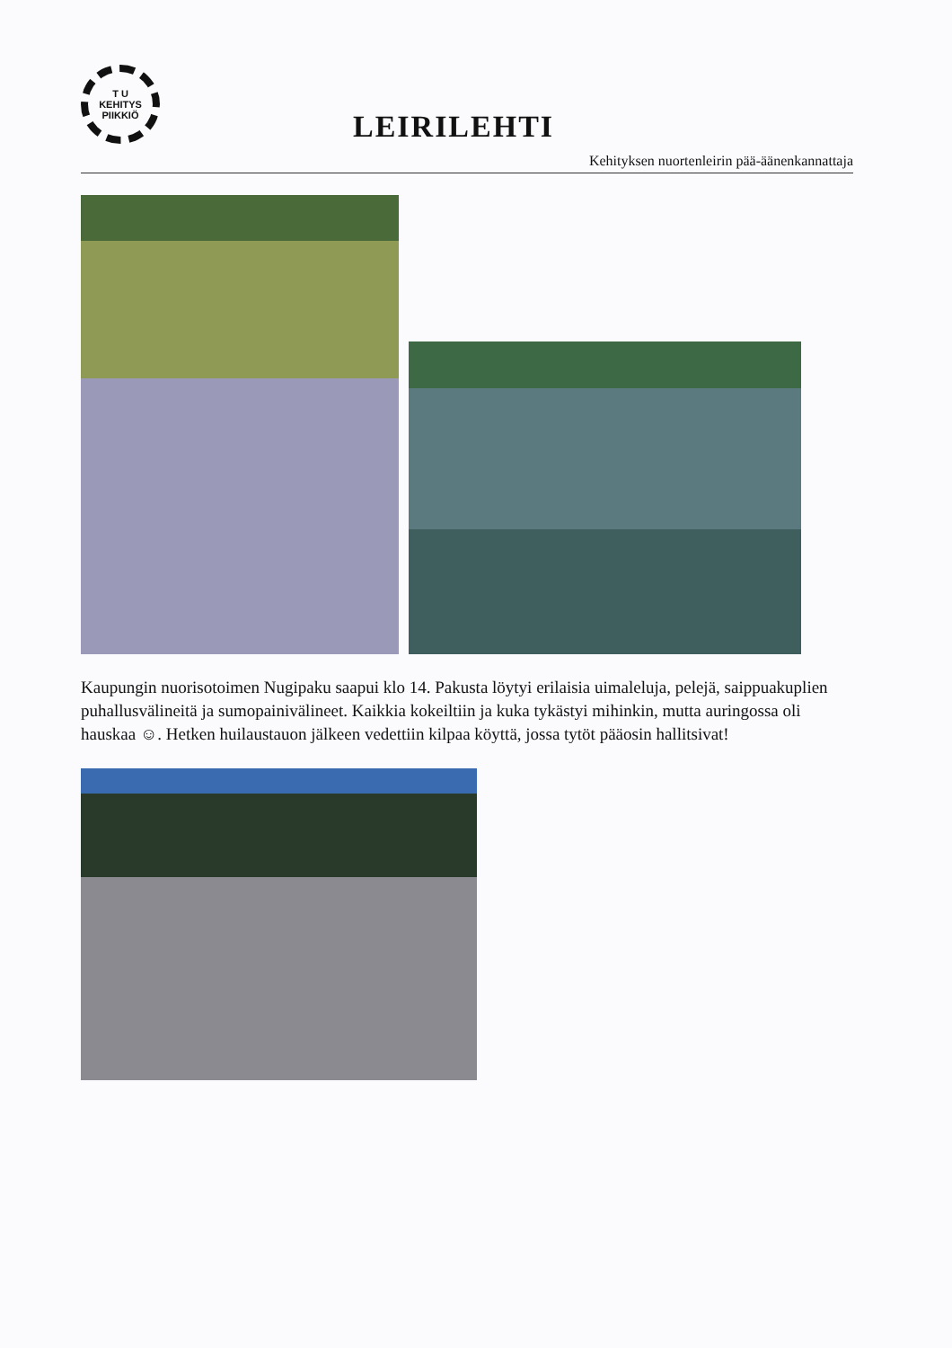T U
KEHITYS
PIIKKIÖ
LEIRILEHTI
Kehityksen nuortenleirin pää-äänenkannattaja
Kaupungin nuorisotoimen Nugipaku saapui klo 14. Pakusta löytyi erilaisia uimaleluja, pelejä, saippuakuplien puhallusvälineitä ja sumopainivälineet. Kaikkia kokeiltiin ja kuka tykästyi mihinkin, mutta auringossa oli hauskaa ☺. Hetken huilaustauon jälkeen vedettiin kilpaa köyttä, jossa tytöt pääosin hallitsivat!